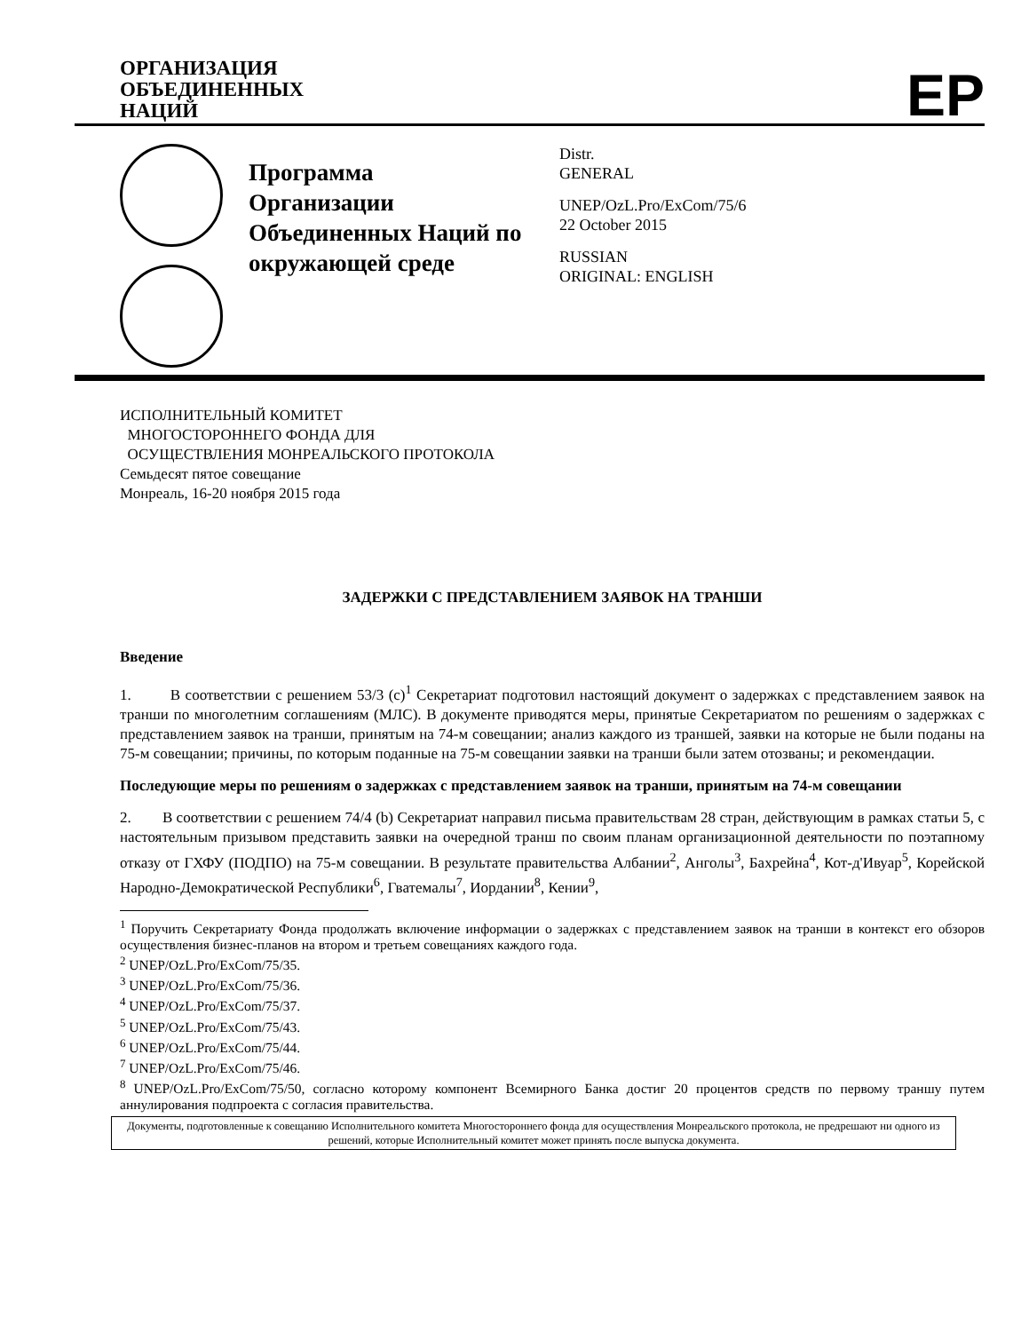ОРГАНИЗАЦИЯ
ОБЪЕДИНЕННЫХ
НАЦИЙ
EP
Программа Организации Объединенных Наций по окружающей среде
Distr.
GENERAL
UNEP/OzL.Pro/ExCom/75/6
22 October 2015
RUSSIAN
ORIGINAL: ENGLISH
ИСПОЛНИТЕЛЬНЫЙ КОМИТЕТ
МНОГОСТОРОННЕГО ФОНДА ДЛЯ
ОСУЩЕСТВЛЕНИЯ МОНРЕАЛЬСКОГО ПРОТОКОЛА
Семьдесят пятое совещание
Монреаль, 16-20 ноября 2015 года
ЗАДЕРЖКИ С ПРЕДСТАВЛЕНИЕМ ЗАЯВОК НА ТРАНШИ
Введение
1. В соответствии с решением 53/3 (c)<sup>1</sup> Секретариат подготовил настоящий документ о задержках с представлением заявок на транши по многолетним соглашениям (МЛС). В документе приводятся меры, принятые Секретариатом по решениям о задержках с представлением заявок на транши, принятым на 74-м совещании; анализ каждого из траншей, заявки на которые не были поданы на 75-м совещании; причины, по которым поданные на 75-м совещании заявки на транши были затем отозваны; и рекомендации.
Последующие меры по решениям о задержках с представлением заявок на транши, принятым на 74-м совещании
2. В соответствии с решением 74/4 (b) Секретариат направил письма правительствам 28 стран, действующим в рамках статьи 5, с настоятельным призывом представить заявки на очередной транш по своим планам организационной деятельности по поэтапному отказу от ГХФУ (ПОДПО) на 75-м совещании. В результате правительства Албании<sup>2</sup>, Анголы<sup>3</sup>, Бахрейна<sup>4</sup>, Кот-д'Ивуар<sup>5</sup>, Корейской Народно-Демократической Республики<sup>6</sup>, Гватемалы<sup>7</sup>, Иордании<sup>8</sup>, Кении<sup>9</sup>,
<sup>1</sup> Поручить Секретариату Фонда продолжать включение информации о задержках с представлением заявок на транши в контекст его обзоров осуществления бизнес-планов на втором и третьем совещаниях каждого года.
<sup>2</sup> UNEP/OzL.Pro/ExCom/75/35.
<sup>3</sup> UNEP/OzL.Pro/ExCom/75/36.
<sup>4</sup> UNEP/OzL.Pro/ExCom/75/37.
<sup>5</sup> UNEP/OzL.Pro/ExCom/75/43.
<sup>6</sup> UNEP/OzL.Pro/ExCom/75/44.
<sup>7</sup> UNEP/OzL.Pro/ExCom/75/46.
<sup>8</sup> UNEP/OzL.Pro/ExCom/75/50, согласно которому компонент Всемирного Банка достиг 20 процентов средств по первому траншу путем аннулирования подпроекта с согласия правительства.
Документы, подготовленные к совещанию Исполнительного комитета Многостороннего фонда для осуществления Монреальского протокола, не предрешают ни одного из решений, которые Исполнительный комитет может принять после выпуска документа.